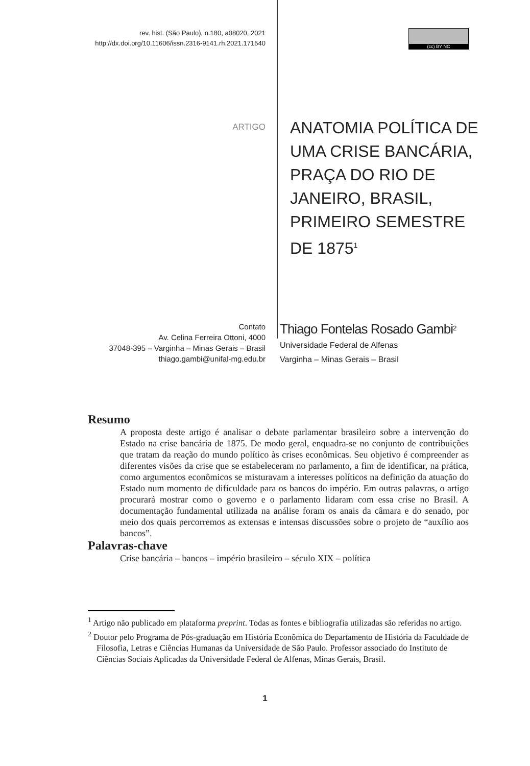rev. hist. (São Paulo), n.180, a08020, 2021
http://dx.doi.org/10.11606/issn.2316-9141.rh.2021.171540
(cc) BY NC
ARTIGO
ANATOMIA POLÍTICA DE UMA CRISE BANCÁRIA, PRAÇA DO RIO DE JANEIRO, BRASIL, PRIMEIRO SEMESTRE DE 1875<sup>1</sup>
Contato
Av. Celina Ferreira Ottoni, 4000
37048-395 – Varginha – Minas Gerais – Brasil
thiago.gambi@unifal-mg.edu.br
Thiago Fontelas Rosado Gambi<sup>2</sup>
Universidade Federal de Alfenas
Varginha – Minas Gerais – Brasil
Resumo
A proposta deste artigo é analisar o debate parlamentar brasileiro sobre a intervenção do Estado na crise bancária de 1875. De modo geral, enquadra-se no conjunto de contribuições que tratam da reação do mundo político às crises econômicas. Seu objetivo é compreender as diferentes visões da crise que se estabeleceram no parlamento, a fim de identificar, na prática, como argumentos econômicos se misturavam a interesses políticos na definição da atuação do Estado num momento de dificuldade para os bancos do império. Em outras palavras, o artigo procurará mostrar como o governo e o parlamento lidaram com essa crise no Brasil. A documentação fundamental utilizada na análise foram os anais da câmara e do senado, por meio dos quais percorremos as extensas e intensas discussões sobre o projeto de “auxílio aos bancos”.
Palavras-chave
Crise bancária – bancos – império brasileiro – século XIX – política
<sup>1</sup> Artigo não publicado em plataforma preprint. Todas as fontes e bibliografia utilizadas são referidas no artigo.
<sup>2</sup> Doutor pelo Programa de Pós-graduação em História Econômica do Departamento de História da Faculdade de Filosofia, Letras e Ciências Humanas da Universidade de São Paulo. Professor associado do Instituto de Ciências Sociais Aplicadas da Universidade Federal de Alfenas, Minas Gerais, Brasil.
1